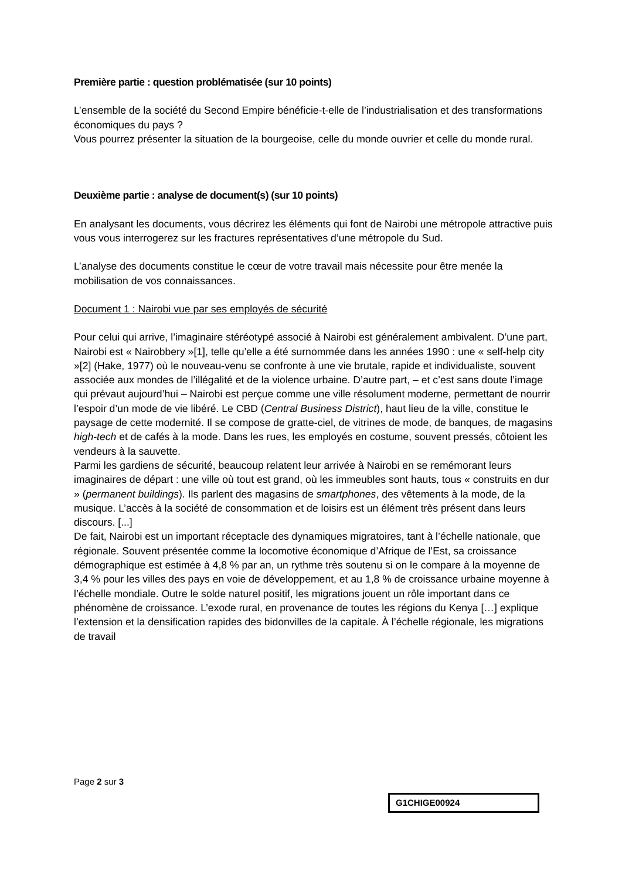Première partie : question problématisée (sur 10 points)
L’ensemble de la société du Second Empire bénéficie-t-elle de l’industrialisation et des transformations économiques du pays ?
Vous pourrez présenter la situation de la bourgeoise, celle du monde ouvrier et celle du monde rural.
Deuxième partie : analyse de document(s) (sur 10 points)
En analysant les documents, vous décrirez les éléments qui font de Nairobi une métropole attractive puis vous vous interrogerez sur les fractures représentatives d’une métropole du Sud.
L’analyse des documents constitue le cœur de votre travail mais nécessite pour être menée la mobilisation de vos connaissances.
Document 1 : Nairobi vue par ses employés de sécurité
Pour celui qui arrive, l’imaginaire stéréotypé associé à Nairobi est généralement ambivalent. D’une part, Nairobi est « Nairobbery »[1], telle qu’elle a été surnommée dans les années 1990 : une « self-help city »[2] (Hake, 1977) où le nouveau-venu se confronte à une vie brutale, rapide et individualiste, souvent associée aux mondes de l’illégalité et de la violence urbaine. D’autre part, – et c’est sans doute l’image qui prévaut aujourd’hui – Nairobi est perçue comme une ville résolument moderne, permettant de nourrir l’espoir d’un mode de vie libéré. Le CBD (Central Business District), haut lieu de la ville, constitue le paysage de cette modernité. Il se compose de gratte-ciel, de vitrines de mode, de banques, de magasins high-tech et de cafés à la mode. Dans les rues, les employés en costume, souvent pressés, côtoient les vendeurs à la sauvette.
Parmi les gardiens de sécurité, beaucoup relatent leur arrivée à Nairobi en se remémorant leurs imaginaires de départ : une ville où tout est grand, où les immeubles sont hauts, tous « construits en dur » (permanent buildings). Ils parlent des magasins de smartphones, des vêtements à la mode, de la musique. L’accès à la société de consommation et de loisirs est un élément très présent dans leurs discours. [...]
De fait, Nairobi est un important réceptacle des dynamiques migratoires, tant à l’échelle nationale, que régionale. Souvent présentée comme la locomotive économique d’Afrique de l’Est, sa croissance démographique est estimée à 4,8 % par an, un rythme très soutenu si on le compare à la moyenne de 3,4 % pour les villes des pays en voie de développement, et au 1,8 % de croissance urbaine moyenne à l’échelle mondiale. Outre le solde naturel positif, les migrations jouent un rôle important dans ce phénomène de croissance. L’exode rural, en provenance de toutes les régions du Kenya […] explique l’extension et la densification rapides des bidonvilles de la capitale. À l’échelle régionale, les migrations de travail
Page 2 sur 3
G1CHIGE00924